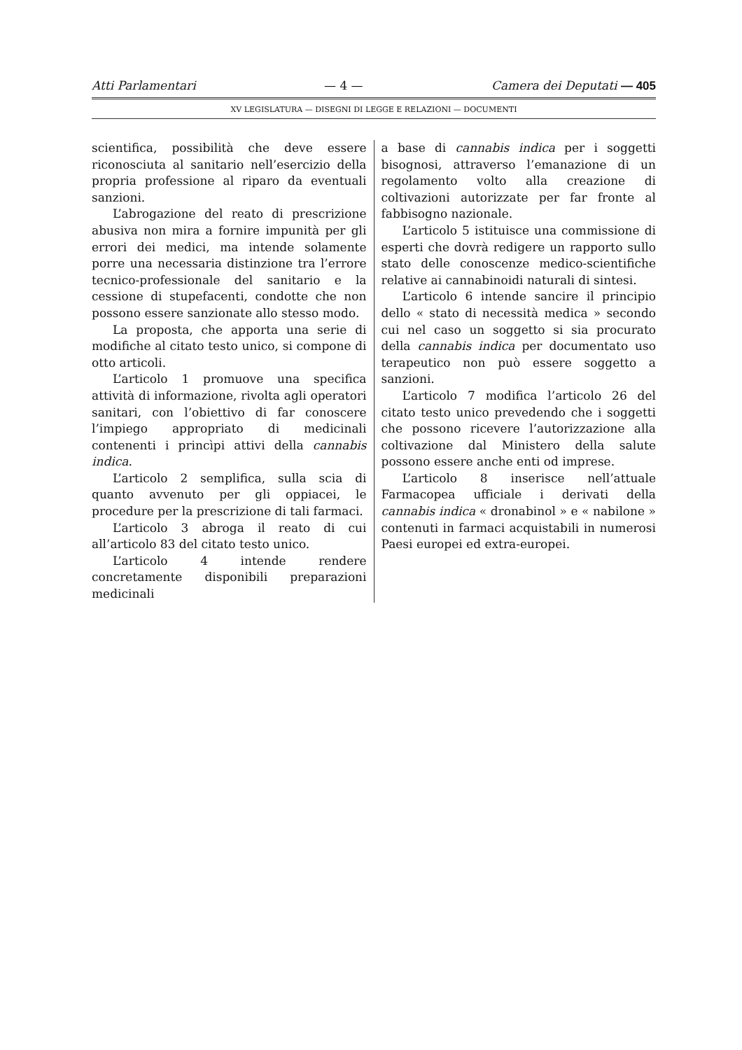Atti Parlamentari — 4 — Camera dei Deputati — 405
XV LEGISLATURA — DISEGNI DI LEGGE E RELAZIONI — DOCUMENTI
scientifica, possibilità che deve essere riconosciuta al sanitario nell’esercizio della propria professione al riparo da eventuali sanzioni.
L’abrogazione del reato di prescrizione abusiva non mira a fornire impunità per gli errori dei medici, ma intende solamente porre una necessaria distinzione tra l’errore tecnico-professionale del sanitario e la cessione di stupefacenti, condotte che non possono essere sanzionate allo stesso modo.
La proposta, che apporta una serie di modifiche al citato testo unico, si compone di otto articoli.
L’articolo 1 promuove una specifica attività di informazione, rivolta agli operatori sanitari, con l’obiettivo di far conoscere l’impiego appropriato di medicinali contenenti i princìpi attivi della cannabis indica.
L’articolo 2 semplifica, sulla scia di quanto avvenuto per gli oppiacei, le procedure per la prescrizione di tali farmaci.
L’articolo 3 abroga il reato di cui all’articolo 83 del citato testo unico.
L’articolo 4 intende rendere concretamente disponibili preparazioni medicinali
a base di cannabis indica per i soggetti bisognosi, attraverso l’emanazione di un regolamento volto alla creazione di coltivazioni autorizzate per far fronte al fabbisogno nazionale.
L’articolo 5 istituisce una commissione di esperti che dovrà redigere un rapporto sullo stato delle conoscenze medico-scientifiche relative ai cannabinoidi naturali di sintesi.
L’articolo 6 intende sancire il principio dello « stato di necessità medica » secondo cui nel caso un soggetto si sia procurato della cannabis indica per documentato uso terapeutico non può essere soggetto a sanzioni.
L’articolo 7 modifica l’articolo 26 del citato testo unico prevedendo che i soggetti che possono ricevere l’autorizzazione alla coltivazione dal Ministero della salute possono essere anche enti od imprese.
L’articolo 8 inserisce nell’attuale Farmacopea ufficiale i derivati della cannabis indica « dronabinol » e « nabilone » contenuti in farmaci acquistabili in numerosi Paesi europei ed extra-europei.